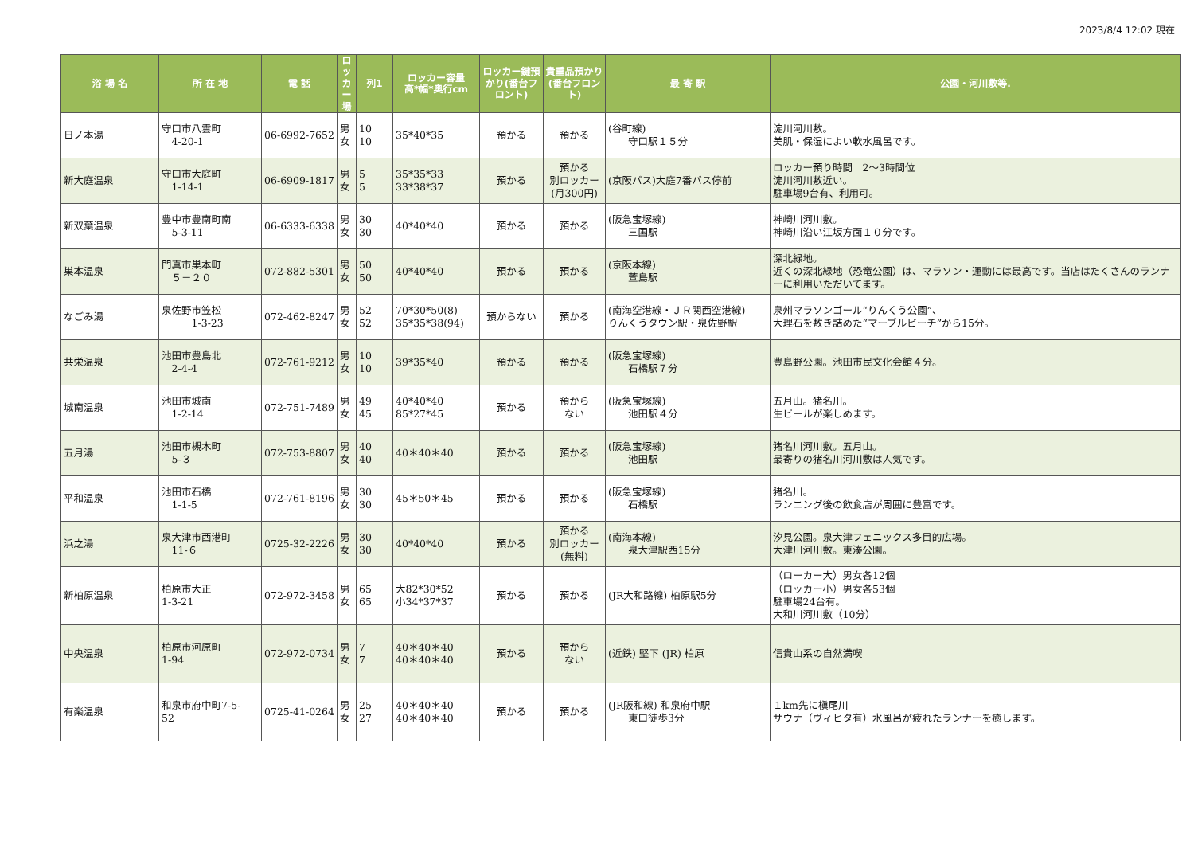2023/8/4 12:02 現在
| 浴 場 名 | 所 在 地 | 電 話 | ロッカー場 | 列1 | ロッカー容量 高*幅*奥行cm | ロッカー鍵預かり(番台フロント) | 貴重品預かり(番台フロント) | 最 寄 駅 | 公園・河川敷等. |
| --- | --- | --- | --- | --- | --- | --- | --- | --- | --- |
| 日ノ本湯 | 守口市八雲町 4-20-1 | 06-6992-7652 | 男 女 | 10 10 | 35*40*35 | 預かる | 預かる | (谷町線) 守口駅１５分 | 淀川河川敷。 美肌・保湿によい軟水風呂です。 |
| 新大庭温泉 | 守口市大庭町 1-14-1 | 06-6909-1817 | 男 女 | 5 5 | 35*35*33 33*38*37 | 預かる | 預かる 別ロッカー (月300円) | (京阪バス)大庭7番バス停前 | ロッカー預り時間 2～3時間位 淀川河川敷近い。 駐車場9台有、利用可。 |
| 新双葉温泉 | 豊中市豊南町南 5-3-11 | 06-6333-6338 | 男 女 | 30 30 | 40*40*40 | 預かる | 預かる | (阪急宝塚線) 三国駅 | 神崎川河川敷。 神崎川沿い江坂方面１０分です。 |
| 巣本温泉 | 門真市巣本町 ５－２０ | 072-882-5301 | 男 女 | 50 50 | 40*40*40 | 預かる | 預かる | (京阪本線) 萱島駅 | 深北緑地。 近くの深北緑地（恐竜公園）は、マラソン・運動には最高です。当店はたくさんのランナーに利用いただいてます。 |
| なごみ湯 | 泉佐野市笠松 1-3-23 | 072-462-8247 | 男 女 | 52 52 | 70*30*50(8) 35*35*38(94) | 預からない | 預かる | (南海空港線・ＪＲ関西空港線) りんくうタウン駅・泉佐野駅 | 泉州マラソンゴール“りんくう公園”、 大理石を敷き詰めた“マーブルビーチ”から15分。 |
| 共栄温泉 | 池田市豊島北 2-4-4 | 072-761-9212 | 男 女 | 10 10 | 39*35*40 | 預かる | 預かる | (阪急宝塚線) 石橋駅７分 | 豊島野公園。池田市民文化会館４分。 |
| 城南温泉 | 池田市城南 1-2-14 | 072-751-7489 | 男 女 | 49 45 | 40*40*40 85*27*45 | 預かる | 預から ない | (阪急宝塚線) 池田駅４分 | 五月山。猪名川。 生ビールが楽しめます。 |
| 五月湯 | 池田市槻木町 5-３ | 072-753-8807 | 男 女 | 40 40 | 40＊40＊40 | 預かる | 預かる | (阪急宝塚線) 池田駅 | 猪名川河川敷。五月山。 最寄りの猪名川河川敷は人気です。 |
| 平和温泉 | 池田市石橋 1-1-5 | 072-761-8196 | 男 女 | 30 30 | 45＊50＊45 | 預かる | 預かる | (阪急宝塚線) 石橋駅 | 猪名川。 ランニング後の飲食店が周囲に豊富です。 |
| 浜之湯 | 泉大津市西港町 11-６ | 0725-32-2226 | 男 女 | 30 30 | 40*40*40 | 預かる | 預かる 別ロッカー (無料) | (南海本線) 泉大津駅西15分 | 汐見公園。泉大津フェニックス多目的広場。 大津川河川敷。東湊公園。 |
| 新柏原温泉 | 柏原市大正 1-3-21 | 072-972-3458 | 男 女 | 65 65 | 大82*30*52 小34*37*37 | 預かる | 預かる | (JR大和路線) 柏原駅5分 | （ローカー大）男女各12個 （ロッカー小）男女各53個 駐車場24台有。 大和川河川敷（10分） |
| 中央温泉 | 柏原市河原町 1-94 | 072-972-0734 | 男 女 | 7 7 | 40＊40＊40 40＊40＊40 | 預かる | 預から ない | (近鉄) 堅下 (JR) 柏原 | 信貴山系の自然満喫 |
| 有楽温泉 | 和泉市府中町7-5- 52 | 0725-41-0264 | 男 女 | 25 27 | 40＊40＊40 40＊40＊40 | 預かる | 預かる | (JR阪和線) 和泉府中駅 東口徒歩3分 | １km先に槇尾川 サウナ（ヴィヒタ有）水風呂が疲れたランナーを癒します。 |